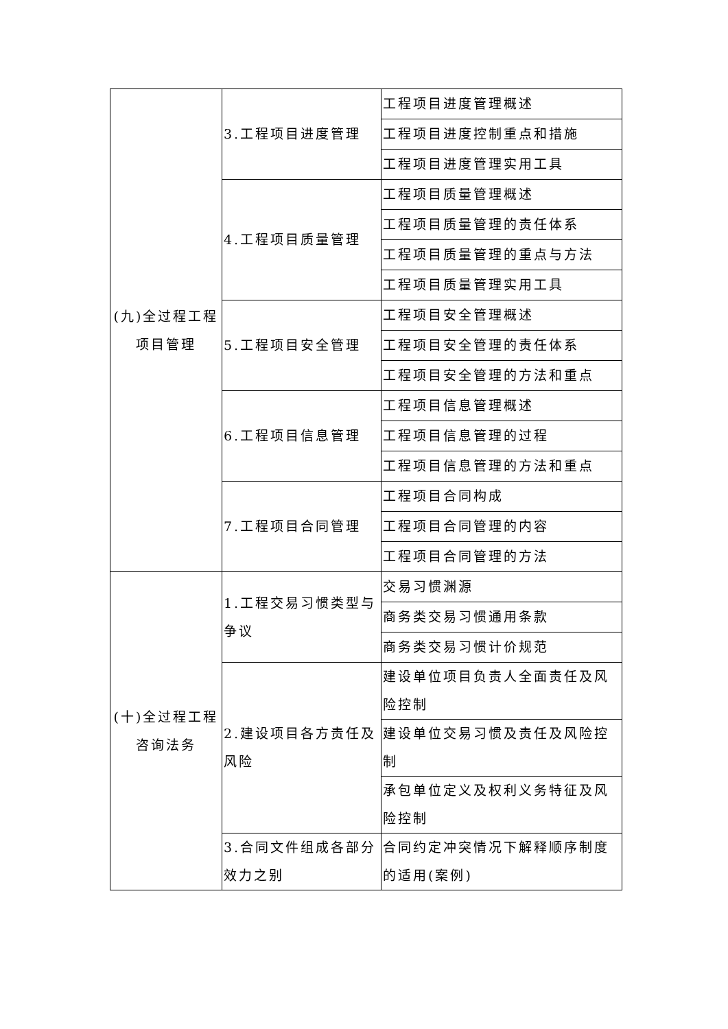| (九)全过程工程项目管理 | 3.工程项目进度管理 | 工程项目进度管理概述 |
| | | 工程项目进度控制重点和措施 |
| | | 工程项目进度管理实用工具 |
| | 4.工程项目质量管理 | 工程项目质量管理概述 |
| | | 工程项目质量管理的责任体系 |
| | | 工程项目质量管理的重点与方法 |
| | | 工程项目质量管理实用工具 |
| | 5.工程项目安全管理 | 工程项目安全管理概述 |
| | | 工程项目安全管理的责任体系 |
| | | 工程项目安全管理的方法和重点 |
| | 6.工程项目信息管理 | 工程项目信息管理概述 |
| | | 工程项目信息管理的过程 |
| | | 工程项目信息管理的方法和重点 |
| | 7.工程项目合同管理 | 工程项目合同构成 |
| | | 工程项目合同管理的内容 |
| | | 工程项目合同管理的方法 |
| (十)全过程工程咨询法务 | 1.工程交易习惯类型与争议 | 交易习惯渊源 |
| | | 商务类交易习惯通用条款 |
| | | 商务类交易习惯计价规范 |
| | 2.建设项目各方责任及风险 | 建设单位项目负责人全面责任及风险控制 |
| | | 建设单位交易习惯及责任及风险控制 |
| | | 承包单位定义及权利义务特征及风险控制 |
| | 3.合同文件组成各部分效力之别 | 合同约定冲突情况下解释顺序制度的适用(案例) |